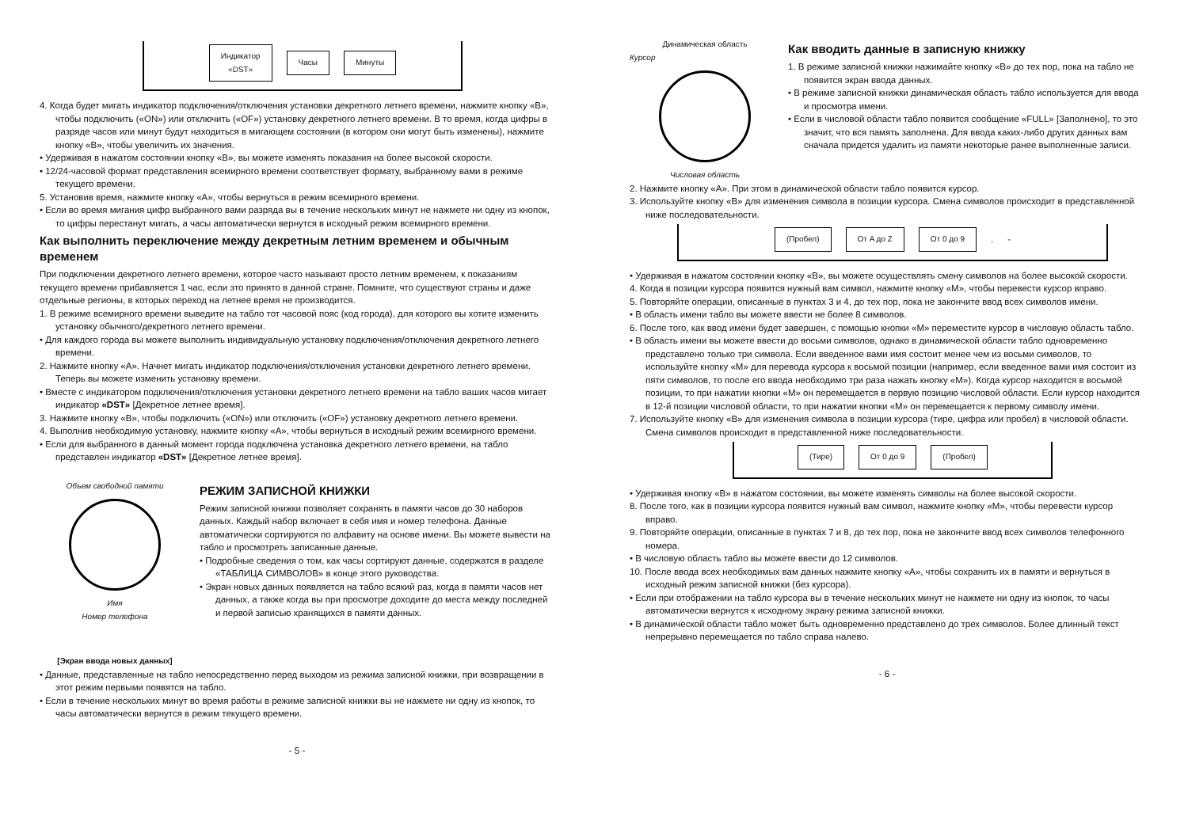Индикатор
«DST»
Часы Минуты
4. Когда будет мигать индикатор подключения/отключения установки декретного летнего времени, нажмите кнопку «B», чтобы подключить («ON») или отключить («OF») установку декретного летнего времени. В то время, когда цифры в разряде часов или минут будут находиться в мигающем состоянии (в котором они могут быть изменены), нажмите кнопку «B», чтобы увеличить их значения.
• Удерживая в нажатом состоянии кнопку «B», вы можете изменять показания на более высокой скорости.
• 12/24-часовой формат представления всемирного времени соответствует формату, выбранному вами в режиме текущего времени.
5. Установив время, нажмите кнопку «A», чтобы вернуться в режим всемирного времени.
• Если во время мигания цифр выбранного вами разряда вы в течение нескольких минут не нажмете ни одну из кнопок, то цифры перестанут мигать, а часы автоматически вернутся в исходный режим всемирного времени.
Как выполнить переключение между декретным летним временем и обычным временем
При подключении декретного летнего времени, которое часто называют просто летним временем, к показаниям текущего времени прибавляется 1 час, если это принято в данной стране. Помните, что существуют страны и даже отдельные регионы, в которых переход на летнее время не производится.
1. В режиме всемирного времени выведите на табло тот часовой пояс (код города), для которого вы хотите изменить установку обычного/декретного летнего времени.
• Для каждого города вы можете выполнить индивидуальную установку подключения/отключения декретного летнего времени.
2. Нажмите кнопку «A». Начнет мигать индикатор подключения/отключения установки декретного летнего времени. Теперь вы можете изменить установку времени.
• Вместе с индикатором подключения/отключения установки декретного летнего времени на табло ваших часов мигает индикатор «DST» [Декретное летнее время].
3. Нажмите кнопку «B», чтобы подключить («ON») или отключить («OF») установку декретного летнего времени.
4. Выполнив необходимую установку, нажмите кнопку «A», чтобы вернуться в исходный режим всемирного времени.
• Если для выбранного в данный момент города подключена установка декретного летнего времени, на табло представлен индикатор «DST» [Декретное летнее время].
Объем свободной памяти
Имя
Номер телефона
[Экран ввода новых данных]
РЕЖИМ ЗАПИСНОЙ КНИЖКИ
Режим записной книжки позволяет сохранять в памяти часов до 30 наборов данных. Каждый набор включает в себя имя и номер телефона. Данные автоматически сортируются по алфавиту на основе имени. Вы можете вывести на табло и просмотреть записанные данные.
• Подробные сведения о том, как часы сортируют данные, содержатся в разделе «ТАБЛИЦА СИМВОЛОВ» в конце этого руководства.
• Экран новых данных появляется на табло всякий раз, когда в памяти часов нет данных, а также когда вы при просмотре доходите до места между последней и первой записью хранящихся в памяти данных.
• Данные, представленные на табло непосредственно перед выходом из режима записной книжки, при возвращении в этот режим первыми появятся на табло.
• Если в течение нескольких минут во время работы в режиме записной книжки вы не нажмете ни одну из кнопок, то часы автоматически вернутся в режим текущего времени.
- 5 -
Динамическая область
Курсор
Числовая область
Как вводить данные в записную книжку
1. В режиме записной книжки нажимайте кнопку «B» до тех пор, пока на табло не появится экран ввода данных.
• В режиме записной книжки динамическая область табло используется для ввода и просмотра имени.
• Если в числовой области табло появится сообщение «FULL» [Заполнено], то это значит, что вся память заполнена. Для ввода каких-либо других данных вам сначала придется удалить из памяти некоторые ранее выполненные записи.
2. Нажмите кнопку «A». При этом в динамической области табло появится курсор.
3. Используйте кнопку «B» для изменения символа в позиции курсора. Смена символов происходит в представленной ниже последовательности.
(Пробел) От A до Z От 0 до 9
. -
• Удерживая в нажатом состоянии кнопку «B», вы можете осуществлять смену символов на более высокой скорости.
4. Когда в позиции курсора появится нужный вам символ, нажмите кнопку «M», чтобы перевести курсор вправо.
5. Повторяйте операции, описанные в пунктах 3 и 4, до тех пор, пока не закончите ввод всех символов имени.
• В область имени табло вы можете ввести не более 8 символов.
6. После того, как ввод имени будет завершен, с помощью кнопки «M» переместите курсор в числовую область табло.
• В область имени вы можете ввести до восьми символов, однако в динамической области табло одновременно представлено только три символа. Если введенное вами имя состоит менее чем из восьми символов, то используйте кнопку «M» для перевода курсора к восьмой позиции (например, если введенное вами имя состоит из пяти символов, то после его ввода необходимо три раза нажать кнопку «M»). Когда курсор находится в восьмой позиции, то при нажатии кнопки «M» он перемещается в первую позицию числовой области. Если курсор находится в 12-й позиции числовой области, то при нажатии кнопки «M» он перемещается к первому символу имени.
7. Используйте кнопку «B» для изменения символа в позиции курсора (тире, цифра или пробел) в числовой области. Смена символов происходит в представленной ниже последовательности.
(Тире) От 0 до 9 (Пробел)
• Удерживая кнопку «B» в нажатом состоянии, вы можете изменять символы на более высокой скорости.
8. После того, как в позиции курсора появится нужный вам символ, нажмите кнопку «M», чтобы перевести курсор вправо.
9. Повторяйте операции, описанные в пунктах 7 и 8, до тех пор, пока не закончите ввод всех символов телефонного номера.
• В числовую область табло вы можете ввести до 12 символов.
10. После ввода всех необходимых вам данных нажмите кнопку «A», чтобы сохранить их в памяти и вернуться в исходный режим записной книжки (без курсора).
• Если при отображении на табло курсора вы в течение нескольких минут не нажмете ни одну из кнопок, то часы автоматически вернутся к исходному экрану режима записной книжки.
• В динамической области табло может быть одновременно представлено до трех символов. Более длинный текст непрерывно перемещается по табло справа налево.
- 6 -